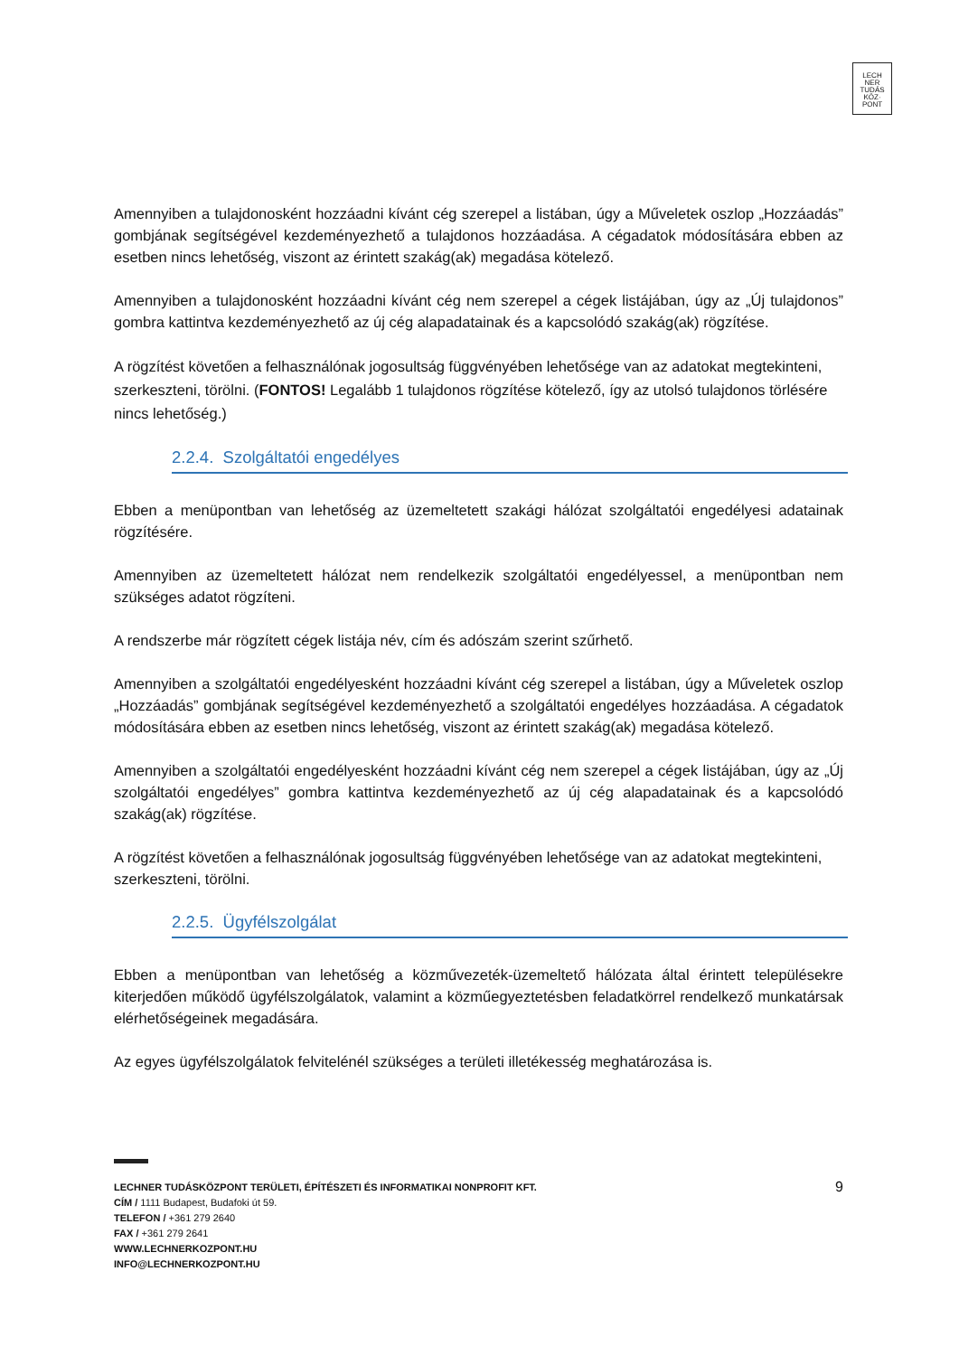LECH
NER
TUDÁS
KÖZ·
PONT
Amennyiben a tulajdonosként hozzáadni kívánt cég szerepel a listában, úgy a Műveletek oszlop „Hozzáadás” gombjának segítségével kezdeményezhető a tulajdonos hozzáadása. A cégadatok módosítására ebben az esetben nincs lehetőség, viszont az érintett szakág(ak) megadása kötelező.
Amennyiben a tulajdonosként hozzáadni kívánt cég nem szerepel a cégek listájában, úgy az „Új tulajdonos” gombra kattintva kezdeményezhető az új cég alapadatainak és a kapcsolódó szakág(ak) rögzítése.
A rögzítést követően a felhasználónak jogosultság függvényében lehetősége van az adatokat megtekinteni, szerkeszteni, törölni. (FONTOS! Legalább 1 tulajdonos rögzítése kötelező, így az utolsó tulajdonos törlésére nincs lehetőség.)
2.2.4. Szolgáltatói engedélyes
Ebben a menüpontban van lehetőség az üzemeltetett szakági hálózat szolgáltatói engedélyesi adatainak rögzítésére.
Amennyiben az üzemeltetett hálózat nem rendelkezik szolgáltatói engedélyessel, a menüpontban nem szükséges adatot rögzíteni.
A rendszerbe már rögzített cégek listája név, cím és adószám szerint szűrhető.
Amennyiben a szolgáltatói engedélyesként hozzáadni kívánt cég szerepel a listában, úgy a Műveletek oszlop „Hozzáadás” gombjának segítségével kezdeményezhető a szolgáltatói engedélyes hozzáadása. A cégadatok módosítására ebben az esetben nincs lehetőség, viszont az érintett szakág(ak) megadása kötelező.
Amennyiben a szolgáltatói engedélyesként hozzáadni kívánt cég nem szerepel a cégek listájában, úgy az „Új szolgáltatói engedélyes” gombra kattintva kezdeményezhető az új cég alapadatainak és a kapcsolódó szakág(ak) rögzítése.
A rögzítést követően a felhasználónak jogosultság függvényében lehetősége van az adatokat megtekinteni, szerkeszteni, törölni.
2.2.5. Ügyfélszolgálat
Ebben a menüpontban van lehetőség a közművezeték-üzemeltető hálózata által érintett településekre kiterjedően működő ügyfélszolgálatok, valamint a közműegyeztetésben feladatkörrel rendelkező munkatársak elérhetőségeinek megadására.
Az egyes ügyfélszolgálatok felvitelénél szükséges a területi illetékesség meghatározása is.
9
LECHNER TUDÁSKÖZPONT TERÜLETI, ÉPÍTÉSZETI ÉS INFORMATIKAI NONPROFIT KFT.
CÍM / 1111 Budapest, Budafoki út 59.
TELEFON / +361 279 2640
FAX / +361 279 2641
WWW.LECHNERKOZPONT.HU
INFO@LECHNERKOZPONT.HU